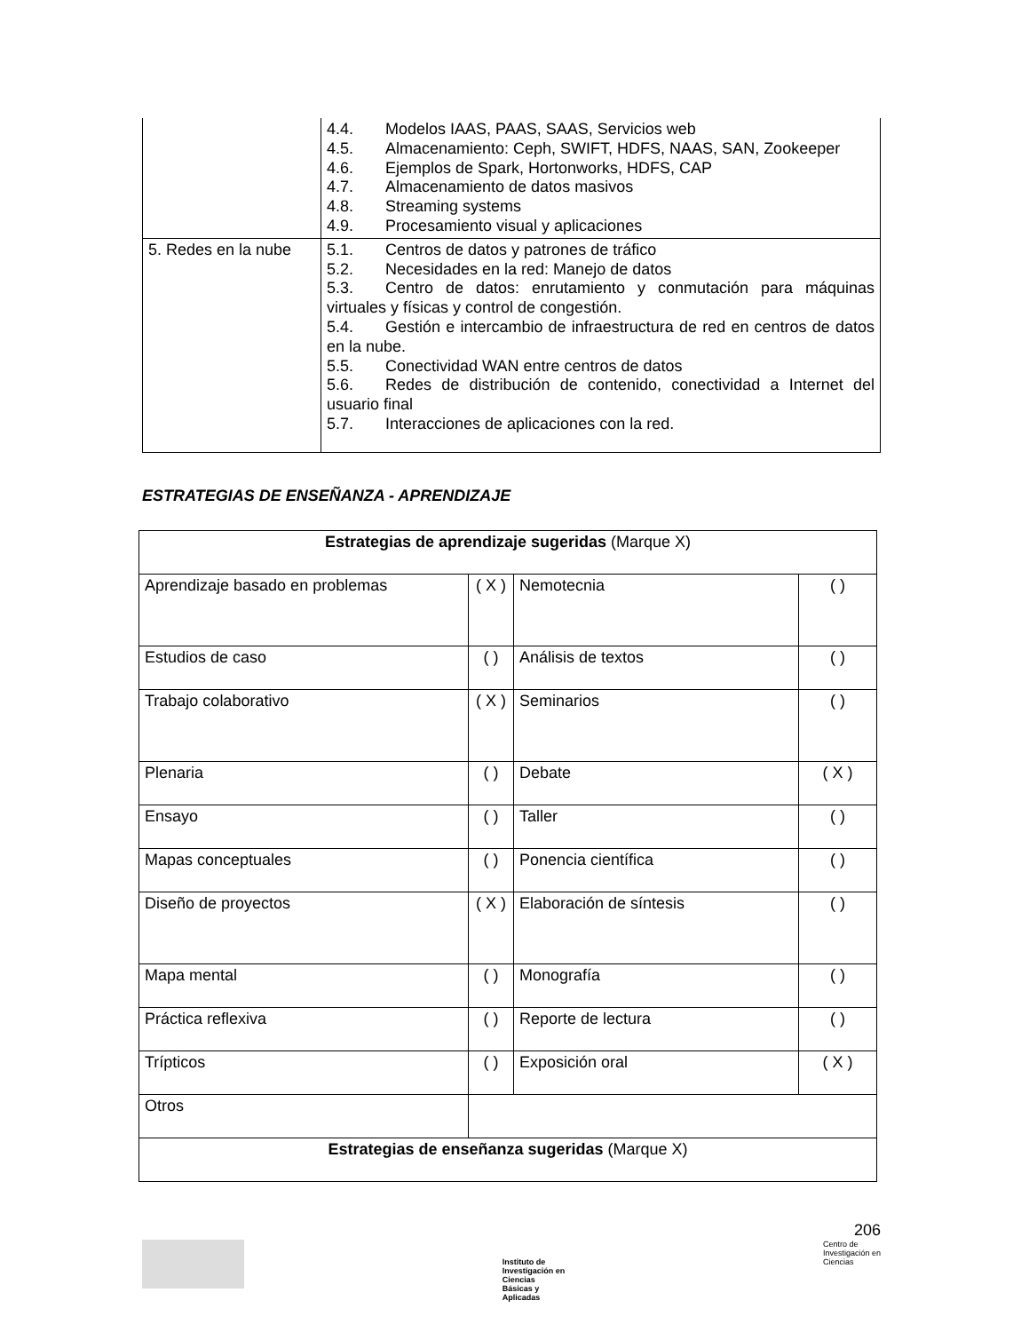| | 4.4. Modelos IAAS, PAAS, SAAS, Servicios web 4.5. Almacenamiento: Ceph, SWIFT, HDFS, NAAS, SAN, Zookeeper 4.6. Ejemplos de Spark, Hortonworks, HDFS, CAP 4.7. Almacenamiento de datos masivos 4.8. Streaming systems 4.9. Procesamiento visual y aplicaciones |
| 5. Redes en la nube | 5.1. Centros de datos y patrones de tráfico 5.2. Necesidades en la red: Manejo de datos 5.3. Centro de datos: enrutamiento y conmutación para máquinas virtuales y físicas y control de congestión. 5.4. Gestión e intercambio de infraestructura de red en centros de datos en la nube. 5.5. Conectividad WAN entre centros de datos 5.6. Redes de distribución de contenido, conectividad a Internet del usuario final 5.7. Interacciones de aplicaciones con la red. |
ESTRATEGIAS DE ENSEÑANZA - APRENDIZAJE
| Estrategias de aprendizaje sugeridas (Marque X) | | | |
| Aprendizaje basado en problemas | ( X ) | Nemotecnia | ( ) |
| Estudios de caso | ( ) | Análisis de textos | ( ) |
| Trabajo colaborativo | ( X ) | Seminarios | ( ) |
| Plenaria | ( ) | Debate | ( X ) |
| Ensayo | ( ) | Taller | ( ) |
| Mapas conceptuales | ( ) | Ponencia científica | ( ) |
| Diseño de proyectos | ( X ) | Elaboración de síntesis | ( ) |
| Mapa mental | ( ) | Monografía | ( ) |
| Práctica reflexiva | ( ) | Reporte de lectura | ( ) |
| Trípticos | ( ) | Exposición oral | ( X ) |
| Otros | | | |
| Estrategias de enseñanza sugeridas (Marque X) | | | |
206
Instituto de
Investigación en
Ciencias
Básicas y
Aplicadas
Centro de
Investigación en
Ciencias